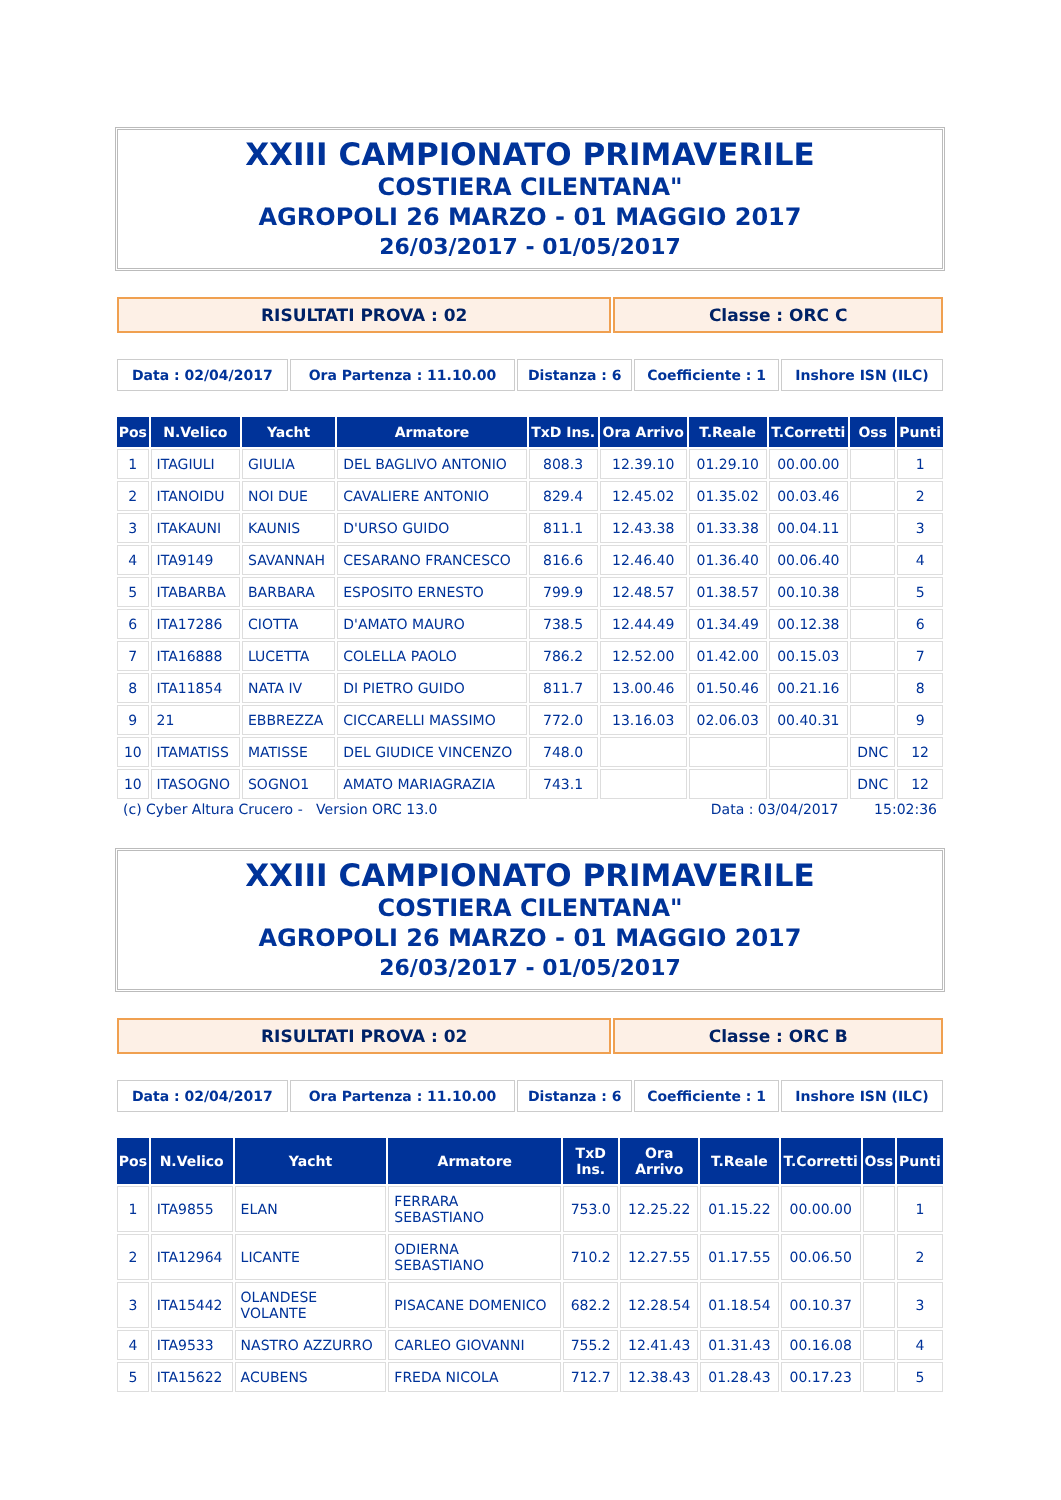XXIII CAMPIONATO PRIMAVERILE
COSTIERA CILENTANA"
AGROPOLI 26 MARZO - 01 MAGGIO 2017
26/03/2017 - 01/05/2017
| RISULTATI PROVA : 02 | Classe : ORC C |
| Data : 02/04/2017 | Ora Partenza : 11.10.00 | Distanza : 6 | Coefficiente : 1 | Inshore ISN (ILC) |
| Pos | N.Velico | Yacht | Armatore | TxD Ins. | Ora Arrivo | T.Reale | T.Corretti | Oss | Punti |
| --- | --- | --- | --- | --- | --- | --- | --- | --- | --- |
| 1 | ITAGIULI | GIULIA | DEL BAGLIVO ANTONIO | 808.3 | 12.39.10 | 01.29.10 | 00.00.00 | | 1 |
| 2 | ITANOIDU | NOI DUE | CAVALIERE ANTONIO | 829.4 | 12.45.02 | 01.35.02 | 00.03.46 | | 2 |
| 3 | ITAKAUNI | KAUNIS | D'URSO GUIDO | 811.1 | 12.43.38 | 01.33.38 | 00.04.11 | | 3 |
| 4 | ITA9149 | SAVANNAH | CESARANO FRANCESCO | 816.6 | 12.46.40 | 01.36.40 | 00.06.40 | | 4 |
| 5 | ITABARBA | BARBARA | ESPOSITO ERNESTO | 799.9 | 12.48.57 | 01.38.57 | 00.10.38 | | 5 |
| 6 | ITA17286 | CIOTTA | D'AMATO MAURO | 738.5 | 12.44.49 | 01.34.49 | 00.12.38 | | 6 |
| 7 | ITA16888 | LUCETTA | COLELLA PAOLO | 786.2 | 12.52.00 | 01.42.00 | 00.15.03 | | 7 |
| 8 | ITA11854 | NATA IV | DI PIETRO GUIDO | 811.7 | 13.00.46 | 01.50.46 | 00.21.16 | | 8 |
| 9 | 21 | EBBREZZA | CICCARELLI MASSIMO | 772.0 | 13.16.03 | 02.06.03 | 00.40.31 | | 9 |
| 10 | ITAMATISS | MATISSE | DEL GIUDICE VINCENZO | 748.0 | | | | DNC | 12 |
| 10 | ITASOGNO | SOGNO1 | AMATO MARIAGRAZIA | 743.1 | | | | DNC | 12 |
(c) Cyber Altura Crucero - Version ORC 13.0 Data : 03/04/2017 15:02:36
XXIII CAMPIONATO PRIMAVERILE
COSTIERA CILENTANA"
AGROPOLI 26 MARZO - 01 MAGGIO 2017
26/03/2017 - 01/05/2017
| RISULTATI PROVA : 02 | Classe : ORC B |
| Data : 02/04/2017 | Ora Partenza : 11.10.00 | Distanza : 6 | Coefficiente : 1 | Inshore ISN (ILC) |
| Pos | N.Velico | Yacht | Armatore | TxD Ins. | Ora Arrivo | T.Reale | T.Corretti | Oss | Punti |
| --- | --- | --- | --- | --- | --- | --- | --- | --- | --- |
| 1 | ITA9855 | ELAN | FERRARA SEBASTIANO | 753.0 | 12.25.22 | 01.15.22 | 00.00.00 | | 1 |
| 2 | ITA12964 | LICANTE | ODIERNA SEBASTIANO | 710.2 | 12.27.55 | 01.17.55 | 00.06.50 | | 2 |
| 3 | ITA15442 | OLANDESE VOLANTE | PISACANE DOMENICO | 682.2 | 12.28.54 | 01.18.54 | 00.10.37 | | 3 |
| 4 | ITA9533 | NASTRO AZZURRO | CARLEO GIOVANNI | 755.2 | 12.41.43 | 01.31.43 | 00.16.08 | | 4 |
| 5 | ITA15622 | ACUBENS | FREDA NICOLA | 712.7 | 12.38.43 | 01.28.43 | 00.17.23 | | 5 |